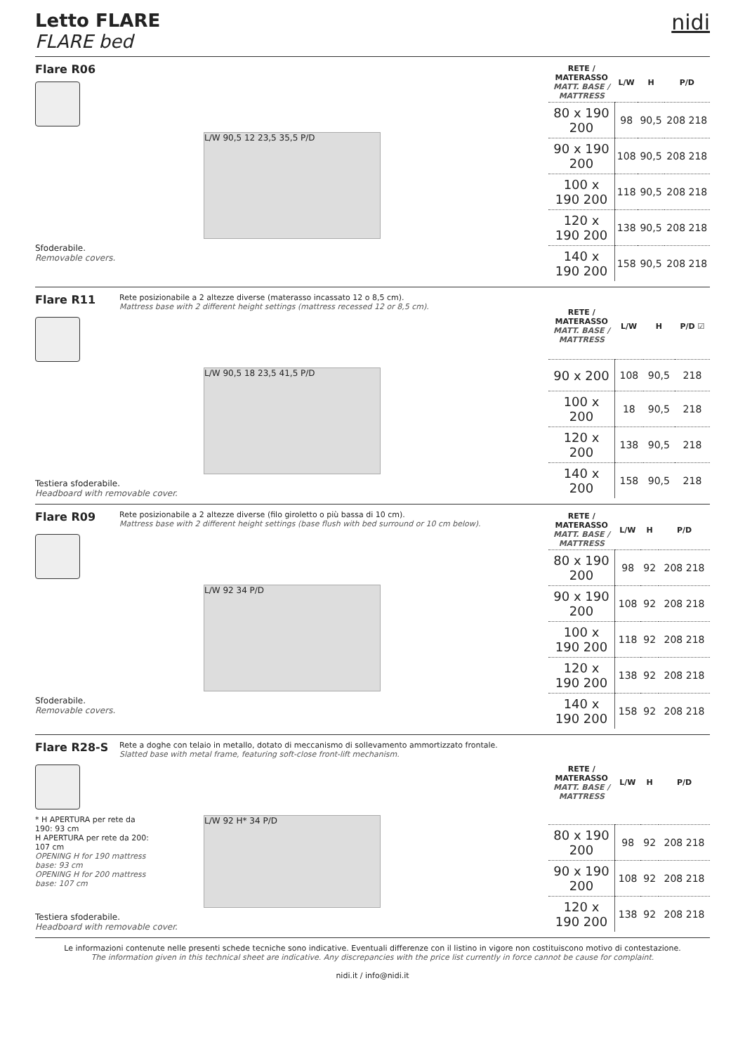Letto FLARE
FLARE bed
nidi
Flare R06
L/W 90,5 12 23,5 35,5 P/D
Sfoderabile.
Removable covers.
| RETE / MATERASSO MATT. BASE / MATTRESS | L/W | H | P/D |
| --- | --- | --- | --- |
| 80 x 190 200 | 98 | 90,5 | 208 218 |
| 90 x 190 200 | 108 | 90,5 | 208 218 |
| 100 x 190 200 | 118 | 90,5 | 208 218 |
| 120 x 190 200 | 138 | 90,5 | 208 218 |
| 140 x 190 200 | 158 | 90,5 | 208 218 |
Flare R11
Rete posizionabile a 2 altezze diverse (materasso incassato 12 o 8,5 cm).
Mattress base with 2 different height settings (mattress recessed 12 or 8,5 cm).
L/W 90,5 18 23,5 41,5 P/D
Testiera sfoderabile.
Headboard with removable cover.
| RETE / MATERASSO MATT. BASE / MATTRESS | L/W | H | P/D ☑ |
| --- | --- | --- | --- |
| 90 x 200 | 108 | 90,5 | 218 |
| 100 x 200 | 18 | 90,5 | 218 |
| 120 x 200 | 138 | 90,5 | 218 |
| 140 x 200 | 158 | 90,5 | 218 |
Flare R09
Rete posizionabile a 2 altezze diverse (filo giroletto o più bassa di 10 cm).
Mattress base with 2 different height settings (base flush with bed surround or 10 cm below).
L/W 92 34 P/D
Sfoderabile.
Removable covers.
| RETE / MATERASSO MATT. BASE / MATTRESS | L/W | H | P/D |
| --- | --- | --- | --- |
| 80 x 190 200 | 98 | 92 | 208 218 |
| 90 x 190 200 | 108 | 92 | 208 218 |
| 100 x 190 200 | 118 | 92 | 208 218 |
| 120 x 190 200 | 138 | 92 | 208 218 |
| 140 x 190 200 | 158 | 92 | 208 218 |
Flare R28-S
Rete a doghe con telaio in metallo, dotato di meccanismo di sollevamento ammortizzato frontale.
Slatted base with metal frame, featuring soft-close front-lift mechanism.
* H APERTURA per rete da 190: 93 cm
H APERTURA per rete da 200: 107 cm
OPENING H for 190 mattress base: 93 cm
OPENING H for 200 mattress base: 107 cm
L/W 92 H* 34 P/D
Testiera sfoderabile.
Headboard with removable cover.
| RETE / MATERASSO MATT. BASE / MATTRESS | L/W | H | P/D |
| --- | --- | --- | --- |
| 80 x 190 200 | 98 | 92 | 208 218 |
| 90 x 190 200 | 108 | 92 | 208 218 |
| 120 x 190 200 | 138 | 92 | 208 218 |
Le informazioni contenute nelle presenti schede tecniche sono indicative. Eventuali differenze con il listino in vigore non costituiscono motivo di contestazione.
The information given in this technical sheet are indicative. Any discrepancies with the price list currently in force cannot be cause for complaint.
nidi.it / info@nidi.it